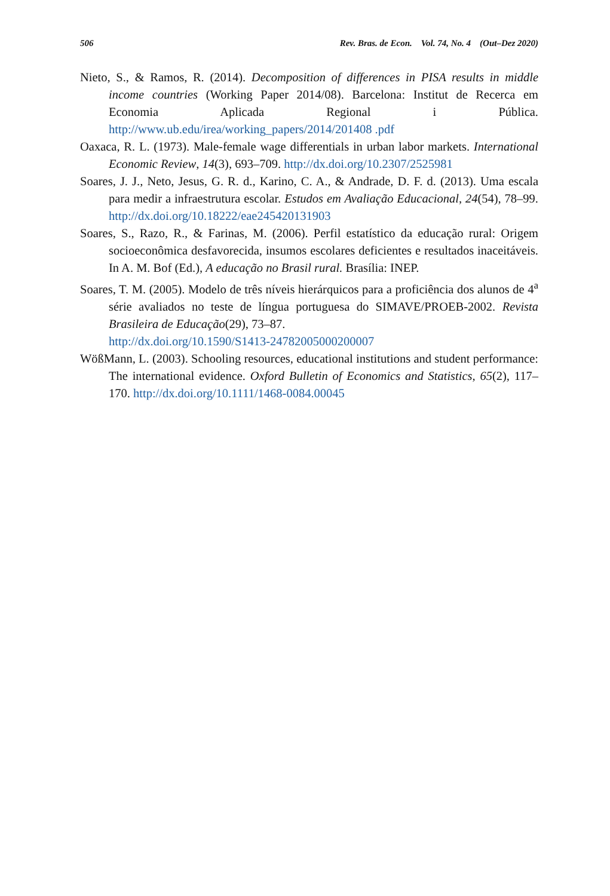506 Rev. Bras. de Econ. Vol. 74, No. 4 (Out–Dez 2020)
Nieto, S., & Ramos, R. (2014). Decomposition of differences in PISA results in middle income countries (Working Paper 2014/08). Barcelona: Institut de Recerca em Economia Aplicada Regional i Pública. http://www.ub.edu/irea/working_papers/2014/201408 .pdf
Oaxaca, R. L. (1973). Male-female wage differentials in urban labor markets. International Economic Review, 14(3), 693–709. http://dx.doi.org/10.2307/2525981
Soares, J. J., Neto, Jesus, G. R. d., Karino, C. A., & Andrade, D. F. d. (2013). Uma escala para medir a infraestrutura escolar. Estudos em Avaliação Educacional, 24(54), 78–99. http://dx.doi.org/10.18222/eae245420131903
Soares, S., Razo, R., & Farinas, M. (2006). Perfil estatístico da educação rural: Origem socioeconômica desfavorecida, insumos escolares deficientes e resultados inaceitáveis. In A. M. Bof (Ed.), A educação no Brasil rural. Brasília: INEP.
Soares, T. M. (2005). Modelo de três níveis hierárquicos para a proficiência dos alunos de 4<sup>a</sup> série avaliados no teste de língua portuguesa do SIMAVE/PROEB-2002. Revista Brasileira de Educação(29), 73–87.
http://dx.doi.org/10.1590/S1413-24782005000200007
WößMann, L. (2003). Schooling resources, educational institutions and student performance: The international evidence. Oxford Bulletin of Economics and Statistics, 65(2), 117–170. http://dx.doi.org/10.1111/1468-0084.00045